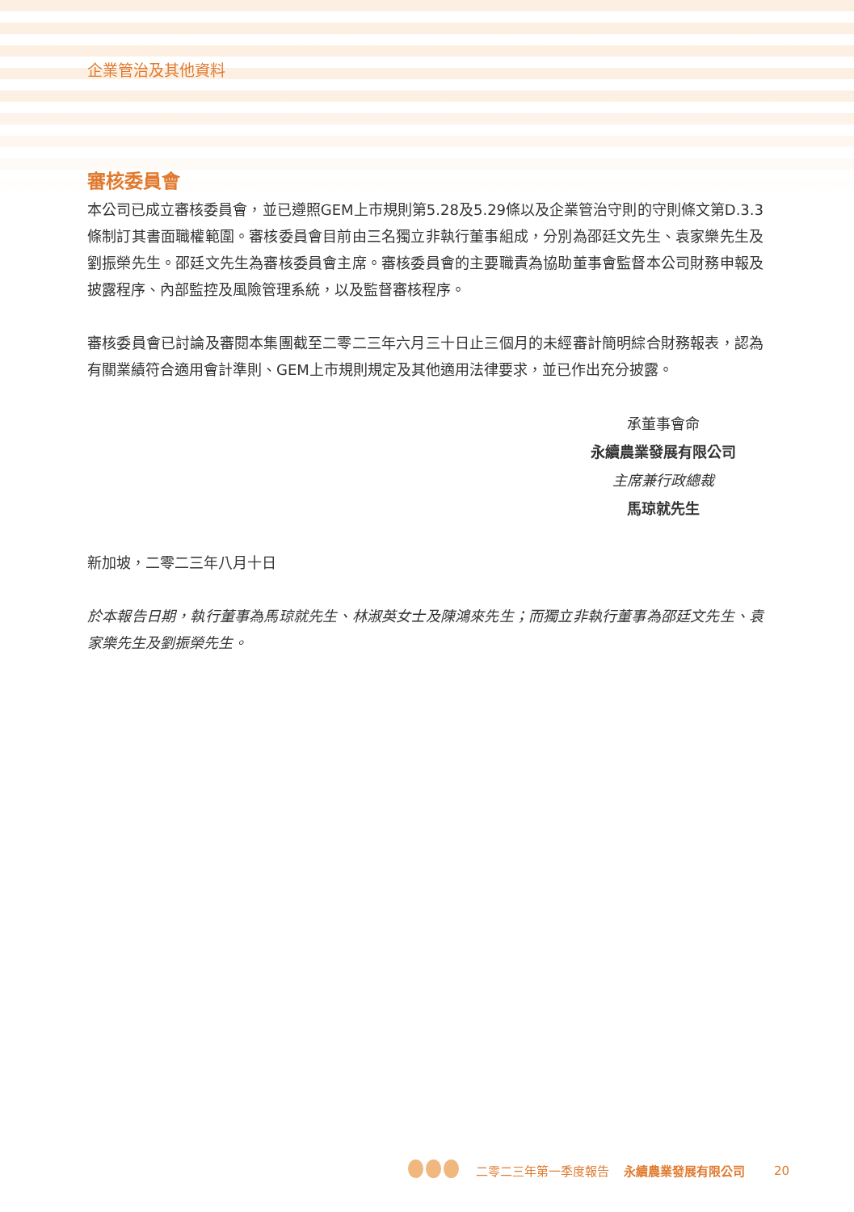企業管治及其他資料
審核委員會
本公司已成立審核委員會，並已遵照GEM上市規則第5.28及5.29條以及企業管治守則的守則條文第D.3.3條制訂其書面職權範圍。審核委員會目前由三名獨立非執行董事組成，分別為邵廷文先生、袁家樂先生及劉振榮先生。邵廷文先生為審核委員會主席。審核委員會的主要職責為協助董事會監督本公司財務申報及披露程序、內部監控及風險管理系統，以及監督審核程序。
審核委員會已討論及審閱本集團截至二零二三年六月三十日止三個月的未經審計簡明綜合財務報表，認為有關業績符合適用會計準則、GEM上市規則規定及其他適用法律要求，並已作出充分披露。
承董事會命
永續農業發展有限公司
主席兼行政總裁
馬琼就先生
新加坡，二零二三年八月十日
於本報告日期，執行董事為馬琼就先生、林淑英女士及陳鴻來先生；而獨立非執行董事為邵廷文先生、袁家樂先生及劉振榮先生。
二零二三年第一季度報告 永續農業發展有限公司 20